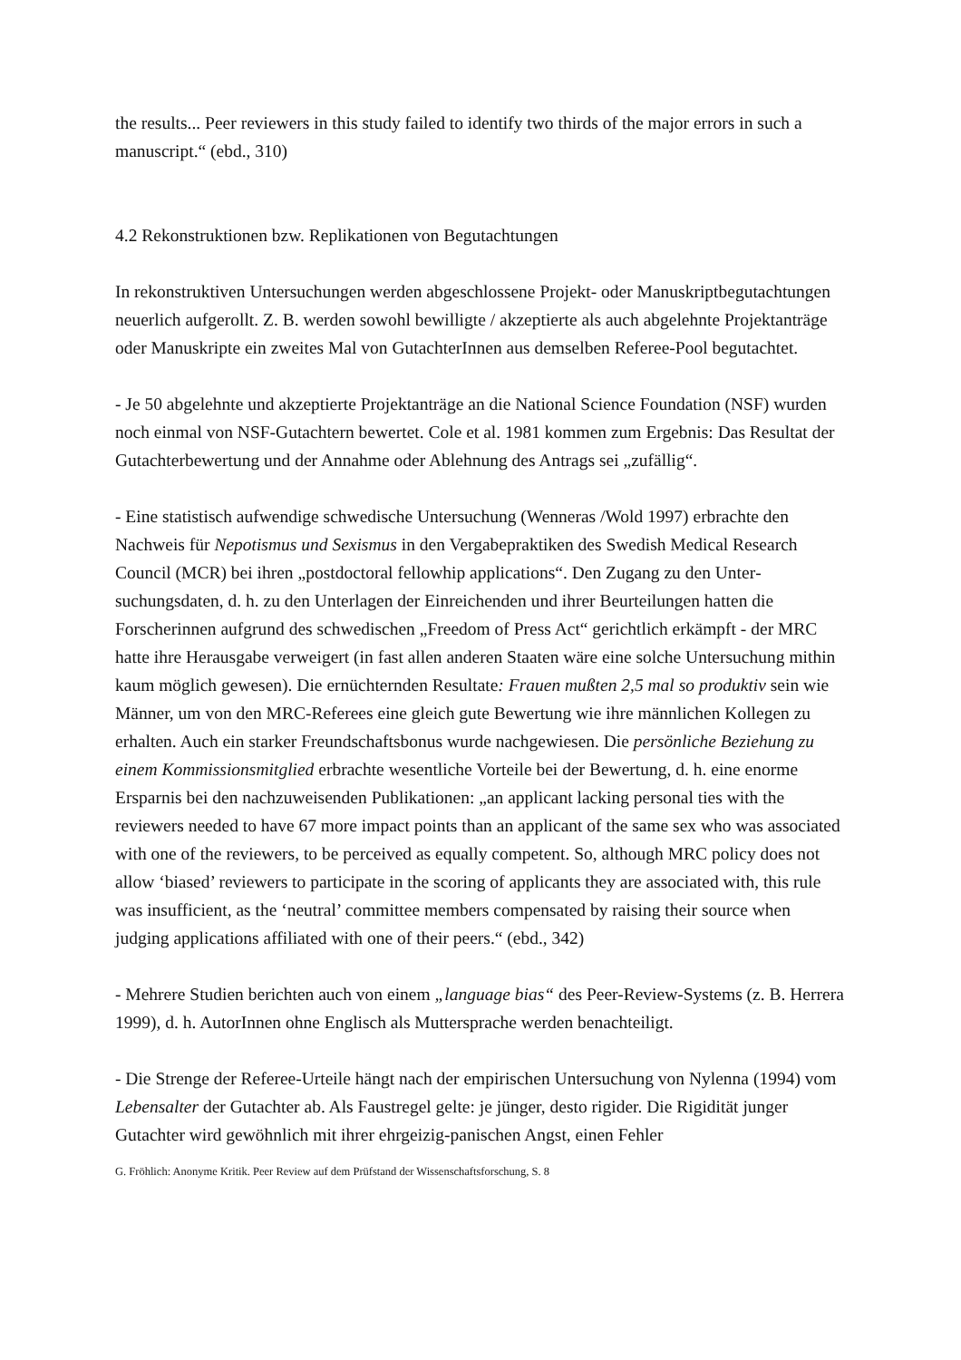the results... Peer reviewers in this study failed to identify two thirds of the major errors in such a manuscript.“ (ebd., 310)
4.2 Rekonstruktionen bzw. Replikationen von Begutachtungen
In rekonstruktiven Untersuchungen werden abgeschlossene Projekt- oder Manuskriptbegut­achtungen neuerlich aufgerollt. Z. B. werden sowohl bewilligte / akzeptierte als auch abgelehnte Projektanträge oder Manuskripte ein zweites Mal von GutachterInnen aus demselben Referee-Pool begutachtet.
- Je 50 abgelehnte und akzeptierte Projektanträge an die National Science Foundation (NSF) wurden noch einmal von NSF-Gutachtern bewertet. Cole et al. 1981 kommen zum Ergebnis: Das Resultat der Gutachterbewertung und der Annahme oder Ablehnung des Antrags sei „zufällig“.
- Eine statistisch aufwendige schwedische Untersuchung (Wenneras /Wold 1997) erbrachte den Nachweis für Nepotismus und Sexismus in den Vergabepraktiken des Swedish Medical Rese­arch Council (MCR) bei ihren „postdoctoral fellowhip applications“. Den Zugang zu den Unter­suchungsdaten, d. h. zu den Unterlagen der Einreichenden und ihrer Beurteilungen hatten die Forscherinnen aufgrund des schwedischen „Freedom of Press Act“ gerichtlich erkämpft - der MRC hatte ihre Herausgabe verweigert (in fast allen anderen Staaten wäre eine solche Untersu­chung mithin kaum möglich gewesen). Die ernüchternden Resultate: Frauen mußten 2,5 mal so produktiv sein wie Männer, um von den MRC-Referees eine gleich gute Bewertung wie ihre männlichen Kollegen zu erhalten. Auch ein starker Freundschaftsbonus wurde nachgewiesen. Die persönliche Beziehung zu einem Kommissionsmitglied erbrachte wesentliche Vorteile bei der Bewertung, d. h. eine enorme Ersparnis bei den nachzuweisenden Publikationen: „an appli­cant lacking personal ties with the reviewers needed to have 67 more impact points than an applicant of the same sex who was associated with one of the reviewers, to be perceived as equally competent. So, although MRC policy does not allow ‘biased’ reviewers to participate in the scoring of applicants they are associated with, this rule was insufficient, as the ‘neutral’ committee members compensated by raising their source when judging applications affiliated with one of their peers.“ (ebd., 342)
- Mehrere Studien berichten auch von einem „language bias“ des Peer-Review-Systems (z. B. Herrera 1999), d. h. AutorInnen ohne Englisch als Muttersprache werden benachteiligt.
- Die Strenge der Referee-Urteile hängt nach der empirischen Untersuchung von Nylenna (1994) vom Lebensalter der Gutachter ab. Als Faustregel gelte: je jünger, desto rigider. Die Rigidität junger Gutachter wird gewöhnlich mit ihrer ehrgeizig-panischen Angst, einen Fehler
G. Fröhlich: Anonyme Kritik. Peer Review auf dem Prüfstand der Wissenschaftsforschung, S. 8